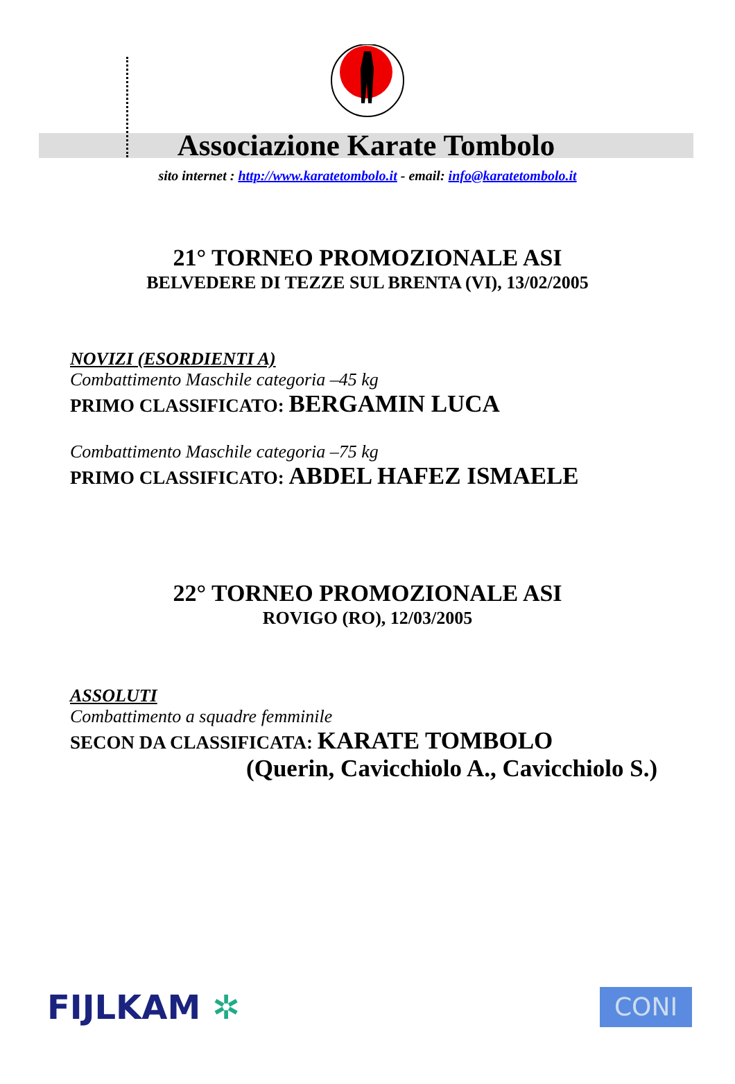Associazione Karate Tombolo
sito internet : http://www.karatetombolo.it - email: info@karatetombolo.it
21° TORNEO PROMOZIONALE ASI
BELVEDERE DI TEZZE SUL BRENTA (VI), 13/02/2005
NOVIZI (ESORDIENTI A)
Combattimento Maschile categoria –45 kg
PRIMO CLASSIFICATO: BERGAMIN LUCA
Combattimento Maschile categoria –75 kg
PRIMO CLASSIFICATO: ABDEL HAFEZ ISMAELE
22° TORNEO PROMOZIONALE ASI
ROVIGO (RO), 12/03/2005
ASSOLUTI
Combattimento a squadre femminile
SECON DA CLASSIFICATA: KARATE TOMBOLO
(Querin, Cavicchiolo A., Cavicchiolo S.)
FIJLKAM ✲
CONI